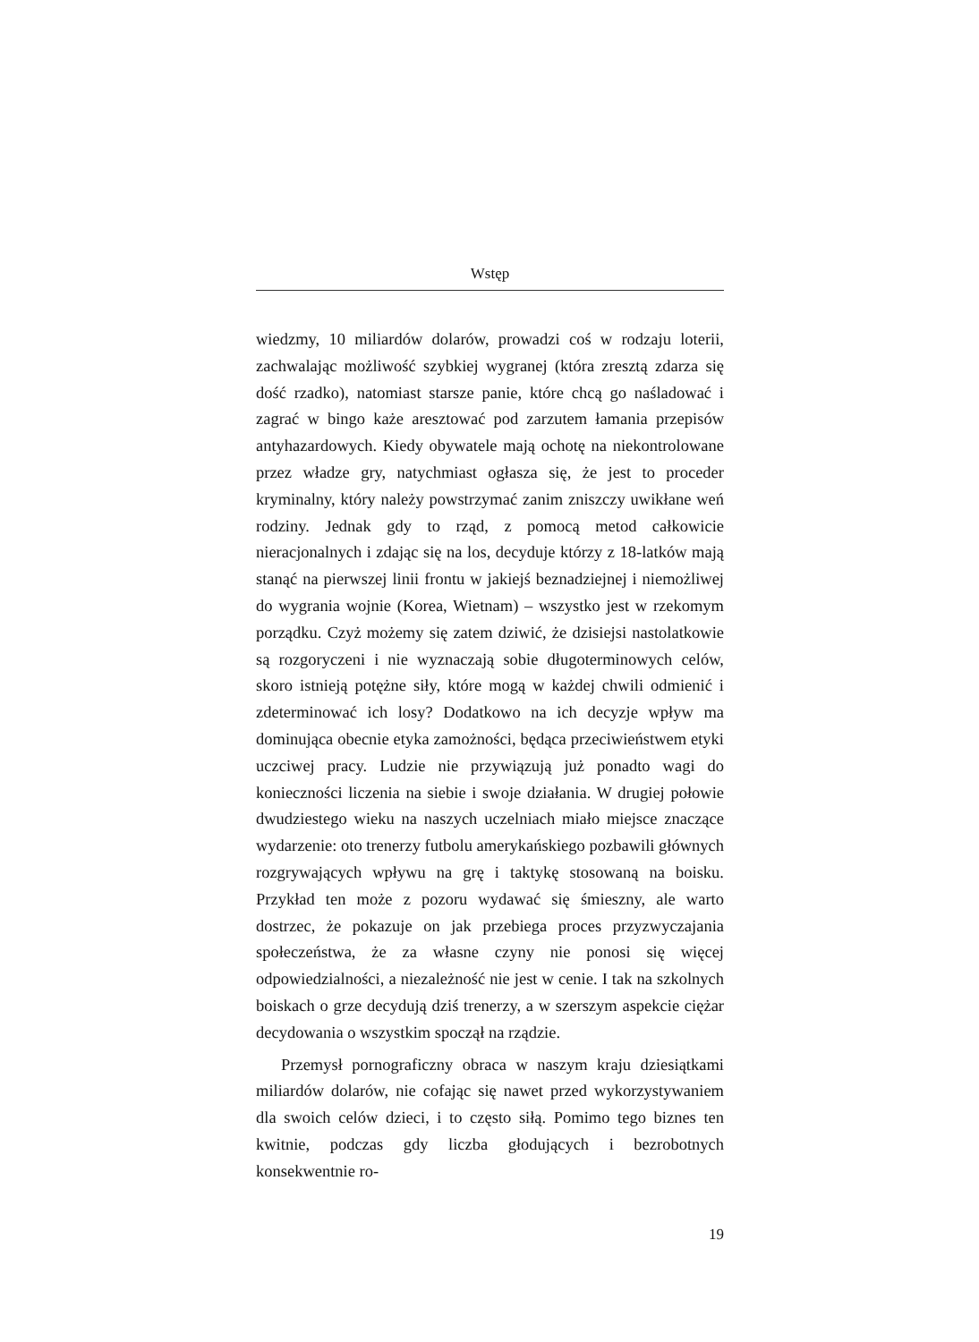Wstęp
wiedzmy, 10 miliardów dolarów, prowadzi coś w rodzaju loterii, zachwalając możliwość szybkiej wygranej (która zresztą zdarza się dość rzadko), natomiast starsze panie, które chcą go naśladować i zagrać w bingo każe aresztować pod zarzutem łamania przepisów antyhazardowych. Kiedy obywatele mają ochotę na niekontrolowane przez władze gry, natychmiast ogłasza się, że jest to proceder kryminalny, który należy powstrzymać zanim zniszczy uwikłane weń rodziny. Jednak gdy to rząd, z pomocą metod całkowicie nieracjonalnych i zdając się na los, decyduje którzy z 18-latków mają stanąć na pierwszej linii frontu w jakiejś beznadziejnej i niemożliwej do wygrania wojnie (Korea, Wietnam) – wszystko jest w rzekomym porządku. Czyż możemy się zatem dziwić, że dzisiejsi nastolatkowie są rozgoryczeni i nie wyznaczają sobie długoterminowych celów, skoro istnieją potężne siły, które mogą w każdej chwili odmienić i zdeterminować ich losy? Dodatkowo na ich decyzje wpływ ma dominująca obecnie etyka zamożności, będąca przeciwieństwem etyki uczciwej pracy. Ludzie nie przywiązują już ponadto wagi do konieczności liczenia na siebie i swoje działania. W drugiej połowie dwudziestego wieku na naszych uczelniach miało miejsce znaczące wydarzenie: oto trenerzy futbolu amerykańskiego pozbawili głównych rozgrywających wpływu na grę i taktykę stosowaną na boisku. Przykład ten może z pozoru wydawać się śmieszny, ale warto dostrzec, że pokazuje on jak przebiega proces przyzwyczajania społeczeństwa, że za własne czyny nie ponosi się więcej odpowiedzialności, a niezależność nie jest w cenie. I tak na szkolnych boiskach o grze decydują dziś trenerzy, a w szerszym aspekcie ciężar decydowania o wszystkim spoczął na rządzie.
Przemysł pornograficzny obraca w naszym kraju dziesiątkami miliardów dolarów, nie cofając się nawet przed wykorzystywaniem dla swoich celów dzieci, i to często siłą. Pomimo tego biznes ten kwitnie, podczas gdy liczba głodujących i bezrobotnych konsekwentnie ro-
19